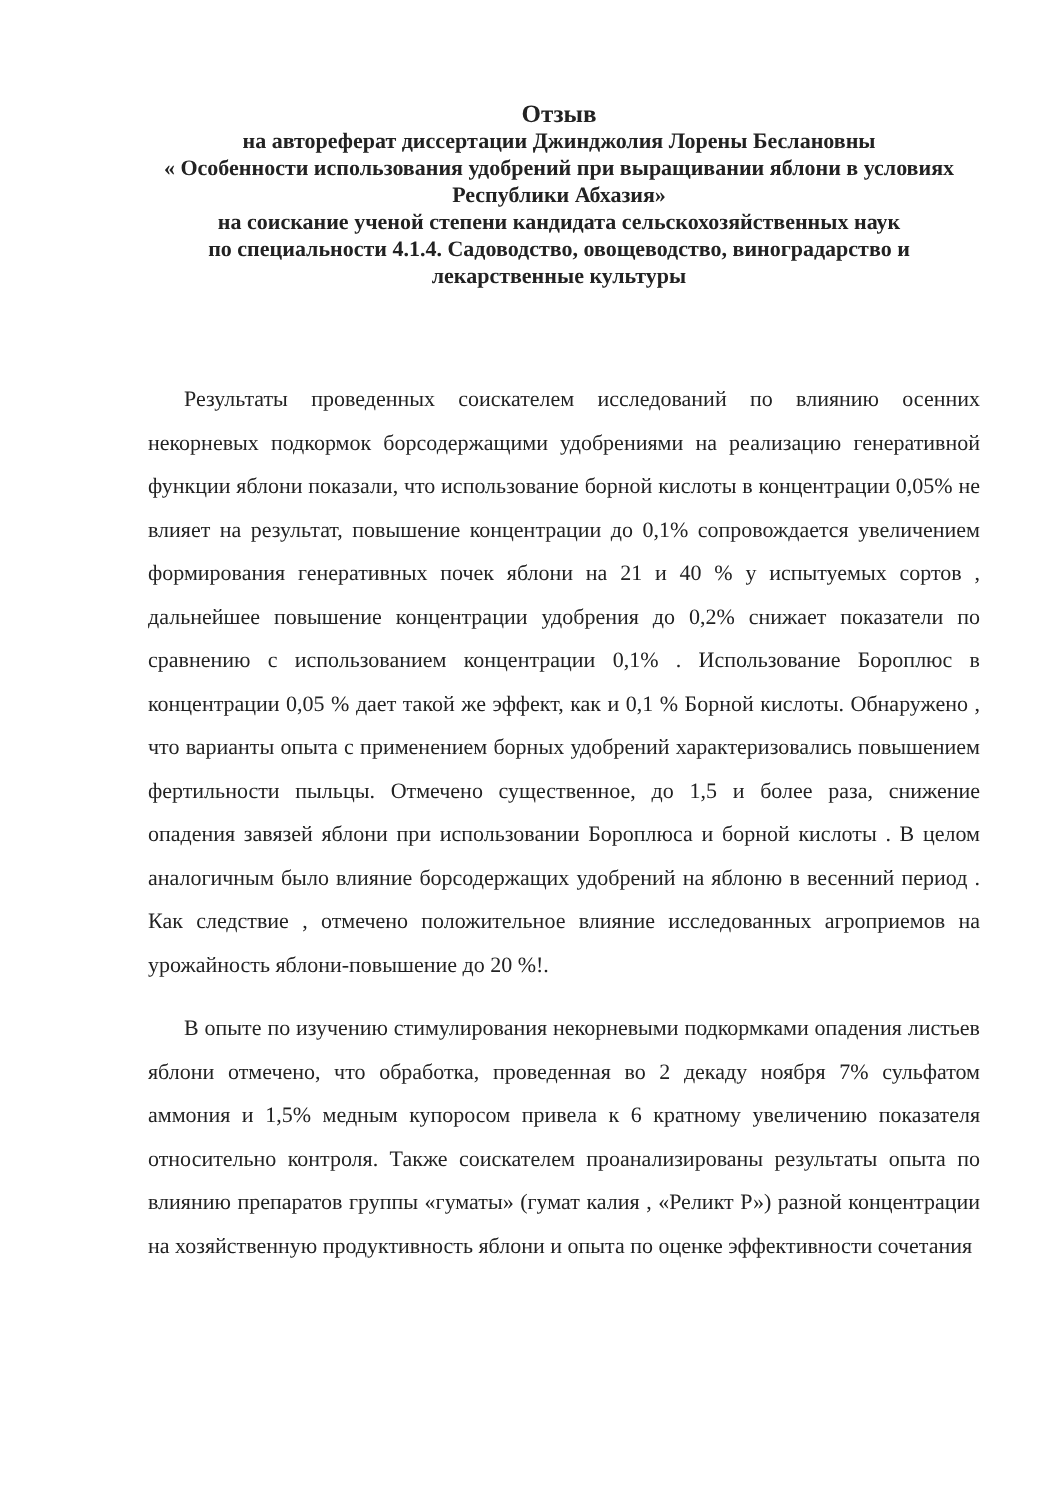Отзыв
на автореферат диссертации Джинджолия Лорены Беслановны
« Особенности использования удобрений при выращивании яблони в условиях Республики Абхазия»
на соискание ученой степени кандидата сельскохозяйственных наук
по специальности 4.1.4. Садоводство, овощеводство, виноградарство и лекарственные культуры
Результаты проведенных соискателем исследований по влиянию осенних некорневых подкормок борсодержащими удобрениями на реализацию генеративной функции яблони показали, что использование борной кислоты в концентрации 0,05% не влияет на результат, повышение концентрации до 0,1% сопровождается увеличением формирования генеративных почек яблони на 21 и 40 % у испытуемых сортов , дальнейшее повышение концентрации удобрения до 0,2% снижает показатели по сравнению с использованием концентрации 0,1% . Использование Бороплюс в концентрации 0,05 % дает такой же эффект, как и 0,1 % Борной кислоты. Обнаружено , что варианты опыта с применением борных удобрений характеризовались повышением фертильности пыльцы. Отмечено существенное, до 1,5 и более раза, снижение опадения завязей яблони при использовании Бороплюса и борной кислоты . В целом аналогичным было влияние борсодержащих удобрений на яблоню в весенний период . Как следствие , отмечено положительное влияние исследованных агроприемов на урожайность яблони-повышение до 20 %!.
В опыте по изучению стимулирования некорневыми подкормками опадения листьев яблони отмечено, что обработка, проведенная во 2 декаду ноября 7% сульфатом аммония и 1,5% медным купоросом привела к 6 кратному увеличению показателя относительно контроля. Также соискателем проанализированы результаты опыта по влиянию препаратов группы «гуматы» (гумат калия , «Реликт Р») разной концентрации на хозяйственную продуктивность яблони и опыта по оценке эффективности сочетания